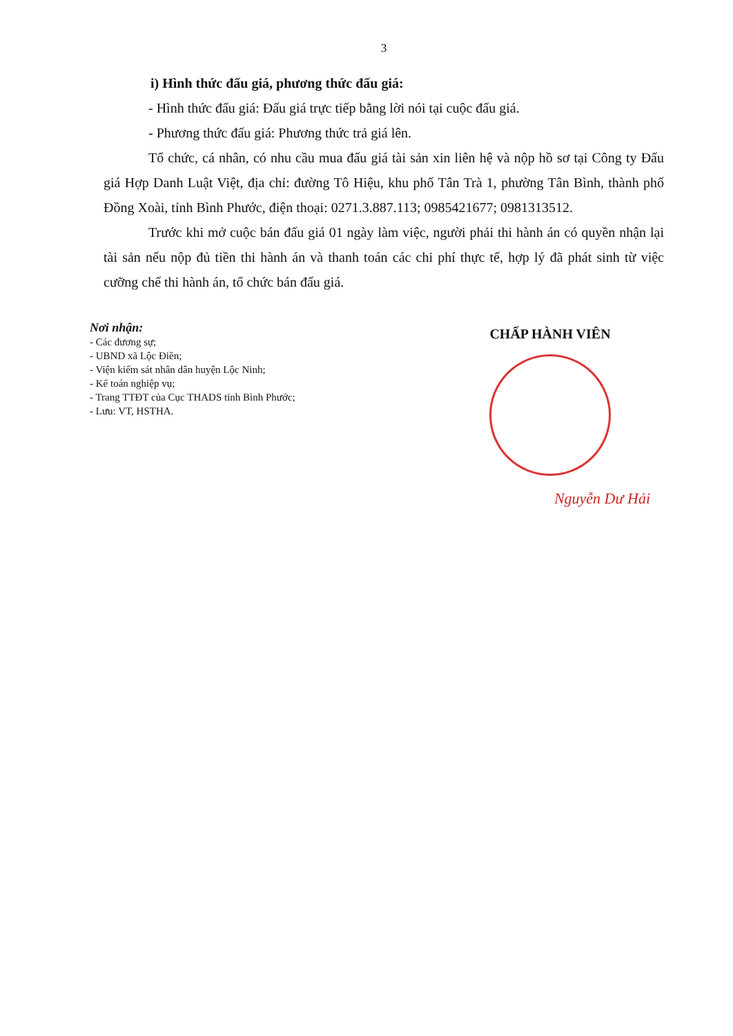3
i) Hình thức đấu giá, phương thức đấu giá:
- Hình thức đấu giá: Đấu giá trực tiếp bằng lời nói tại cuộc đấu giá.
- Phương thức đấu giá: Phương thức trả giá lên.
Tổ chức, cá nhân, có nhu cầu mua đấu giá tài sản xin liên hệ và nộp hồ sơ tại Công ty Đấu giá Hợp Danh Luật Việt, địa chỉ: đường Tô Hiệu, khu phố Tân Trà 1, phường Tân Bình, thành phố Đồng Xoài, tỉnh Bình Phước, điện thoại: 0271.3.887.113; 0985421677; 0981313512.
Trước khi mở cuộc bán đấu giá 01 ngày làm việc, người phải thi hành án có quyền nhận lại tài sản nếu nộp đủ tiền thi hành án và thanh toán các chi phí thực tế, hợp lý đã phát sinh từ việc cưỡng chế thi hành án, tổ chức bán đấu giá.
Nơi nhận:
- Các đương sự;
- UBND xã Lộc Điền;
- Viện kiểm sát nhân dân huyện Lộc Ninh;
- Kế toán nghiệp vụ;
- Trang TTĐT của Cục THADS tỉnh Bình Phước;
- Lưu: VT, HSTHA.
CHẤP HÀNH VIÊN
Nguyễn Dư Hải